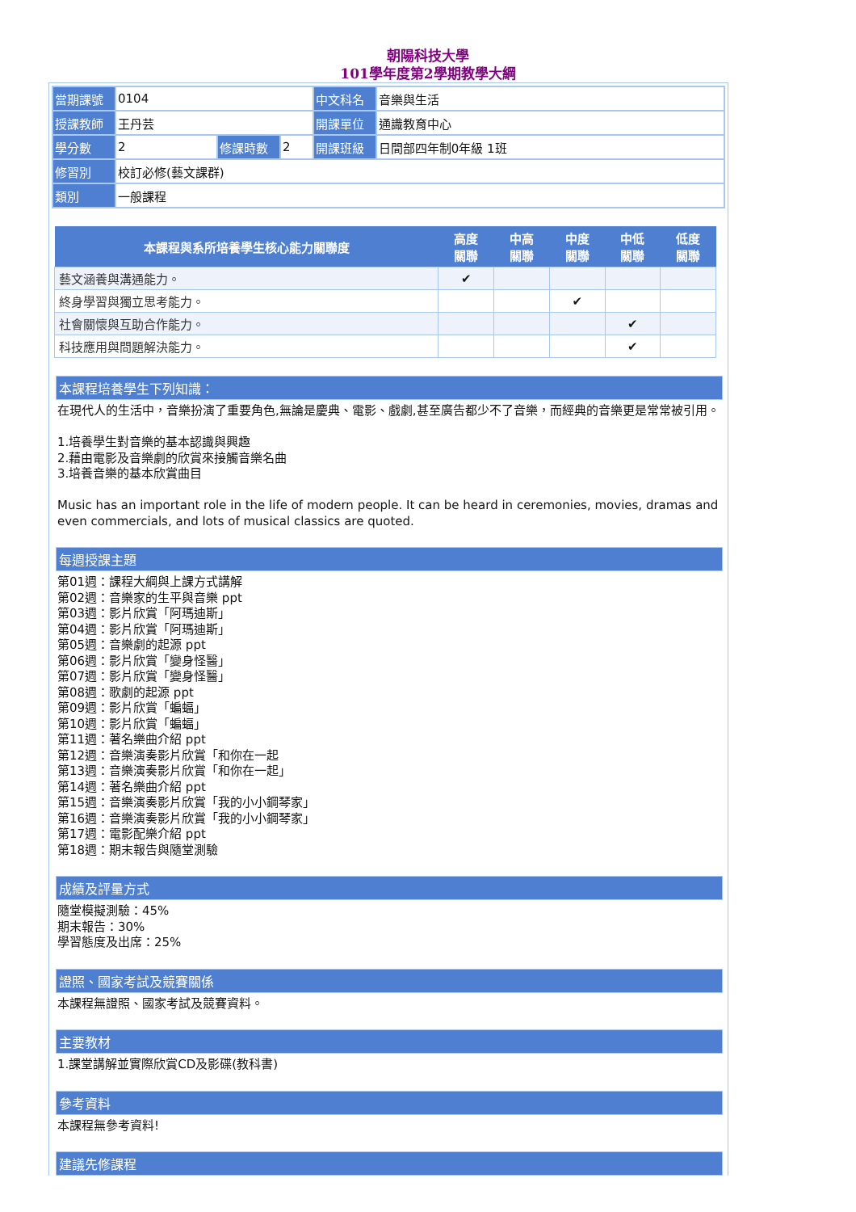朝陽科技大學
101學年度第2學期教學大綱
| 當期課號 | 0104 | | | 中文科名 | 音樂與生活 |
| 授課教師 | 王丹芸 | | | 開課單位 | 通識教育中心 |
| 學分數 | 2 | 修課時數 | 2 | 開課班級 | 日間部四年制0年級 1班 |
| 修習別 | 校訂必修(藝文課群) | | | | |
| 類別 | 一般課程 | | | | |
| 本課程與系所培養學生核心能力關聯度 | 高度 關聯 | 中高 關聯 | 中度 關聯 | 中低 關聯 | 低度 關聯 |
| --- | --- | --- | --- | --- | --- |
| 藝文涵養與溝通能力。 | ✔ | | | | |
| 終身學習與獨立思考能力。 | | | ✔ | | |
| 社會關懷與互助合作能力。 | | | | ✔ | |
| 科技應用與問題解決能力。 | | | | ✔ | |
本課程培養學生下列知識：
在現代人的生活中，音樂扮演了重要角色,無論是慶典、電影、戲劇,甚至廣告都少不了音樂，而經典的音樂更是常常被引用。
1.培養學生對音樂的基本認識與興趣
2.藉由電影及音樂劇的欣賞來接觸音樂名曲
3.培養音樂的基本欣賞曲目
Music has an important role in the life of modern people. It can be heard in ceremonies, movies, dramas and even commercials, and lots of musical classics are quoted.
每週授課主題
第01週：課程大綱與上課方式講解
第02週：音樂家的生平與音樂 ppt
第03週：影片欣賞「阿瑪迪斯」
第04週：影片欣賞「阿瑪迪斯」
第05週：音樂劇的起源 ppt
第06週：影片欣賞「變身怪醫」
第07週：影片欣賞「變身怪醫」
第08週：歌劇的起源 ppt
第09週：影片欣賞「蝙蝠」
第10週：影片欣賞「蝙蝠」
第11週：著名樂曲介紹 ppt
第12週：音樂演奏影片欣賞「和你在一起
第13週：音樂演奏影片欣賞「和你在一起」
第14週：著名樂曲介紹 ppt
第15週：音樂演奏影片欣賞「我的小小鋼琴家」
第16週：音樂演奏影片欣賞「我的小小鋼琴家」
第17週：電影配樂介紹 ppt
第18週：期末報告與隨堂測驗
成績及評量方式
隨堂模擬測驗：45%
期末報告：30%
學習態度及出席：25%
證照、國家考試及競賽關係
本課程無證照、國家考試及競賽資料。
主要教材
1.課堂講解並實際欣賞CD及影碟(教科書)
參考資料
本課程無參考資料!
建議先修課程